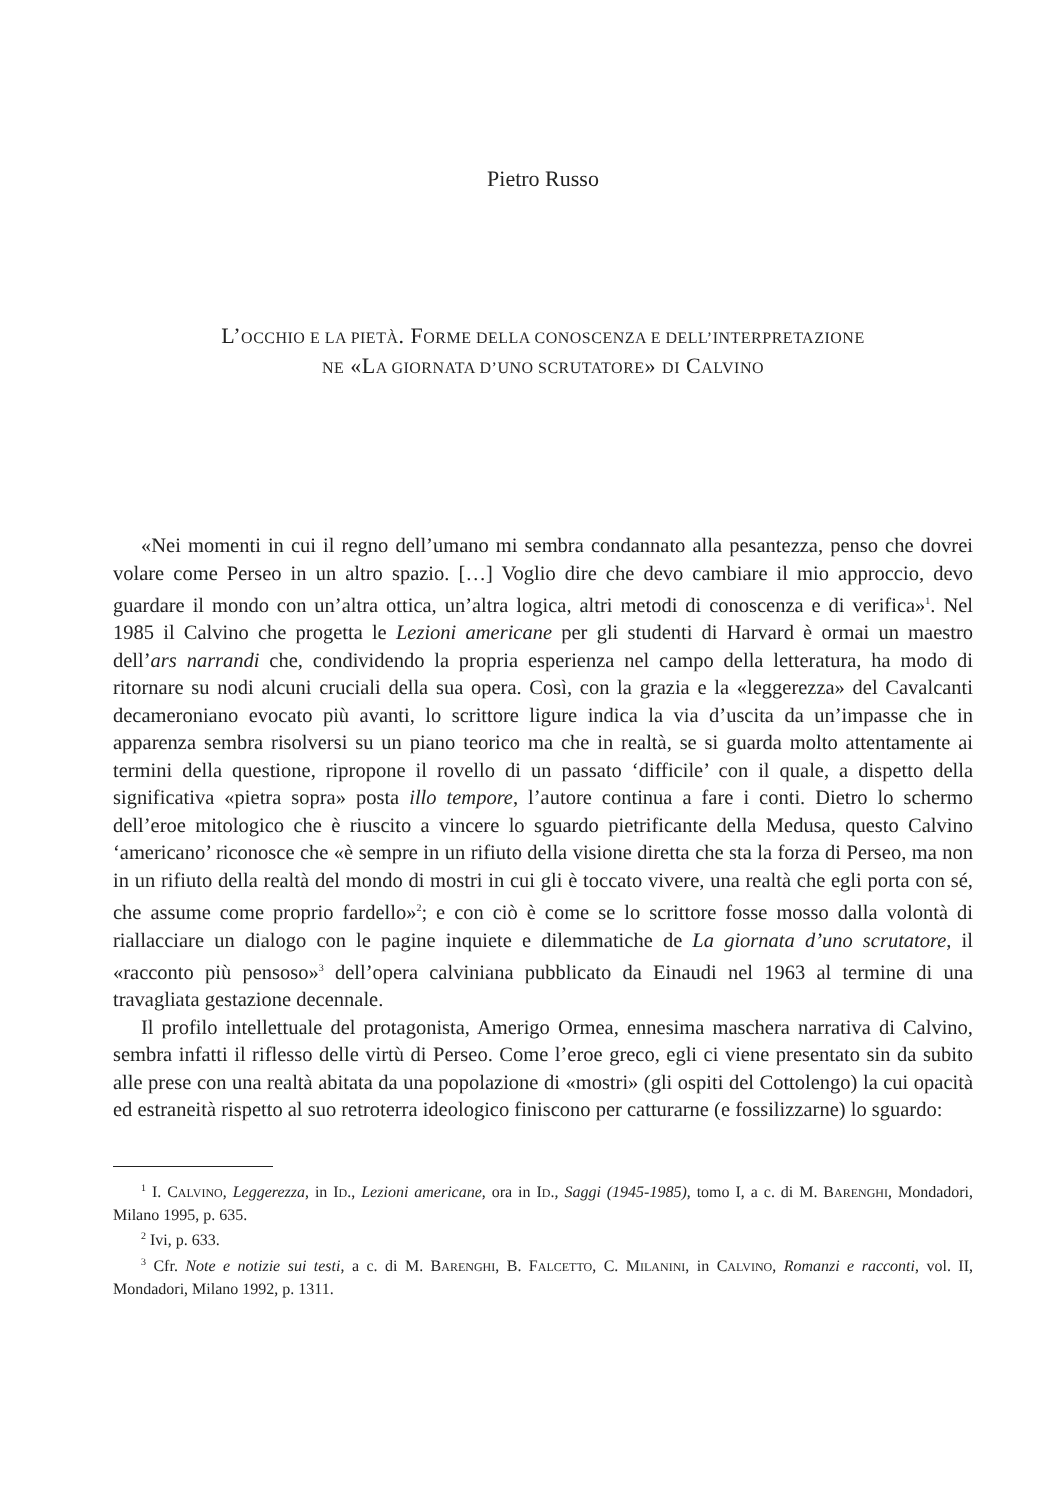Pietro Russo
L’OCCHIO E LA PIETÀ. FORME DELLA CONOSCENZA E DELL’INTERPRETAZIONE
NE «LA GIORNATA D’UNO SCRUTATORE» DI CALVINO
«Nei momenti in cui il regno dell’umano mi sembra condannato alla pesantezza, penso che dovrei volare come Perseo in un altro spazio. […] Voglio dire che devo cambiare il mio approccio, devo guardare il mondo con un’altra ottica, un’altra logica, altri metodi di conoscenza e di verifica»<sup>1</sup>. Nel 1985 il Calvino che progetta le Lezioni americane per gli studenti di Harvard è ormai un maestro dell’ars narrandi che, condividendo la propria esperienza nel campo della letteratura, ha modo di ritornare su nodi alcuni cruciali della sua opera. Così, con la grazia e la «leggerezza» del Cavalcanti decameroniano evocato più avanti, lo scrittore ligure indica la via d’uscita da un’impasse che in apparenza sembra risolversi su un piano teorico ma che in realtà, se si guarda molto attentamente ai termini della questione, ripropone il rovello di un passato ‘difficile’ con il quale, a dispetto della significativa «pietra sopra» posta illo tempore, l’autore continua a fare i conti. Dietro lo schermo dell’eroe mitologico che è riuscito a vincere lo sguardo pietrificante della Medusa, questo Calvino ‘americano’ riconosce che «è sempre in un rifiuto della visione diretta che sta la forza di Perseo, ma non in un rifiuto della realtà del mondo di mostri in cui gli è toccato vivere, una realtà che egli porta con sé, che assume come proprio fardello»<sup>2</sup>; e con ciò è come se lo scrittore fosse mosso dalla volontà di riallacciare un dialogo con le pagine inquiete e dilemmatiche de La giornata d’uno scrutatore, il «racconto più pensoso»<sup>3</sup> dell’opera calviniana pubblicato da Einaudi nel 1963 al termine di una travagliata gestazione decennale.
Il profilo intellettuale del protagonista, Amerigo Ormea, ennesima maschera narrativa di Calvino, sembra infatti il riflesso delle virtù di Perseo. Come l’eroe greco, egli ci viene presentato sin da subito alle prese con una realtà abitata da una popolazione di «mostri» (gli ospiti del Cottolengo) la cui opacità ed estraneità rispetto al suo retroterra ideologico finiscono per catturarne (e fossilizzarne) lo sguardo:
<sup>1</sup> I. CALVINO, Leggerezza, in ID., Lezioni americane, ora in ID., Saggi (1945-1985), tomo I, a c. di M. BARENGHI, Mondadori, Milano 1995, p. 635.
<sup>2</sup> Ivi, p. 633.
<sup>3</sup> Cfr. Note e notizie sui testi, a c. di M. BARENGHI, B. FALCETTO, C. MILANINI, in CALVINO, Romanzi e racconti, vol. II, Mondadori, Milano 1992, p. 1311.